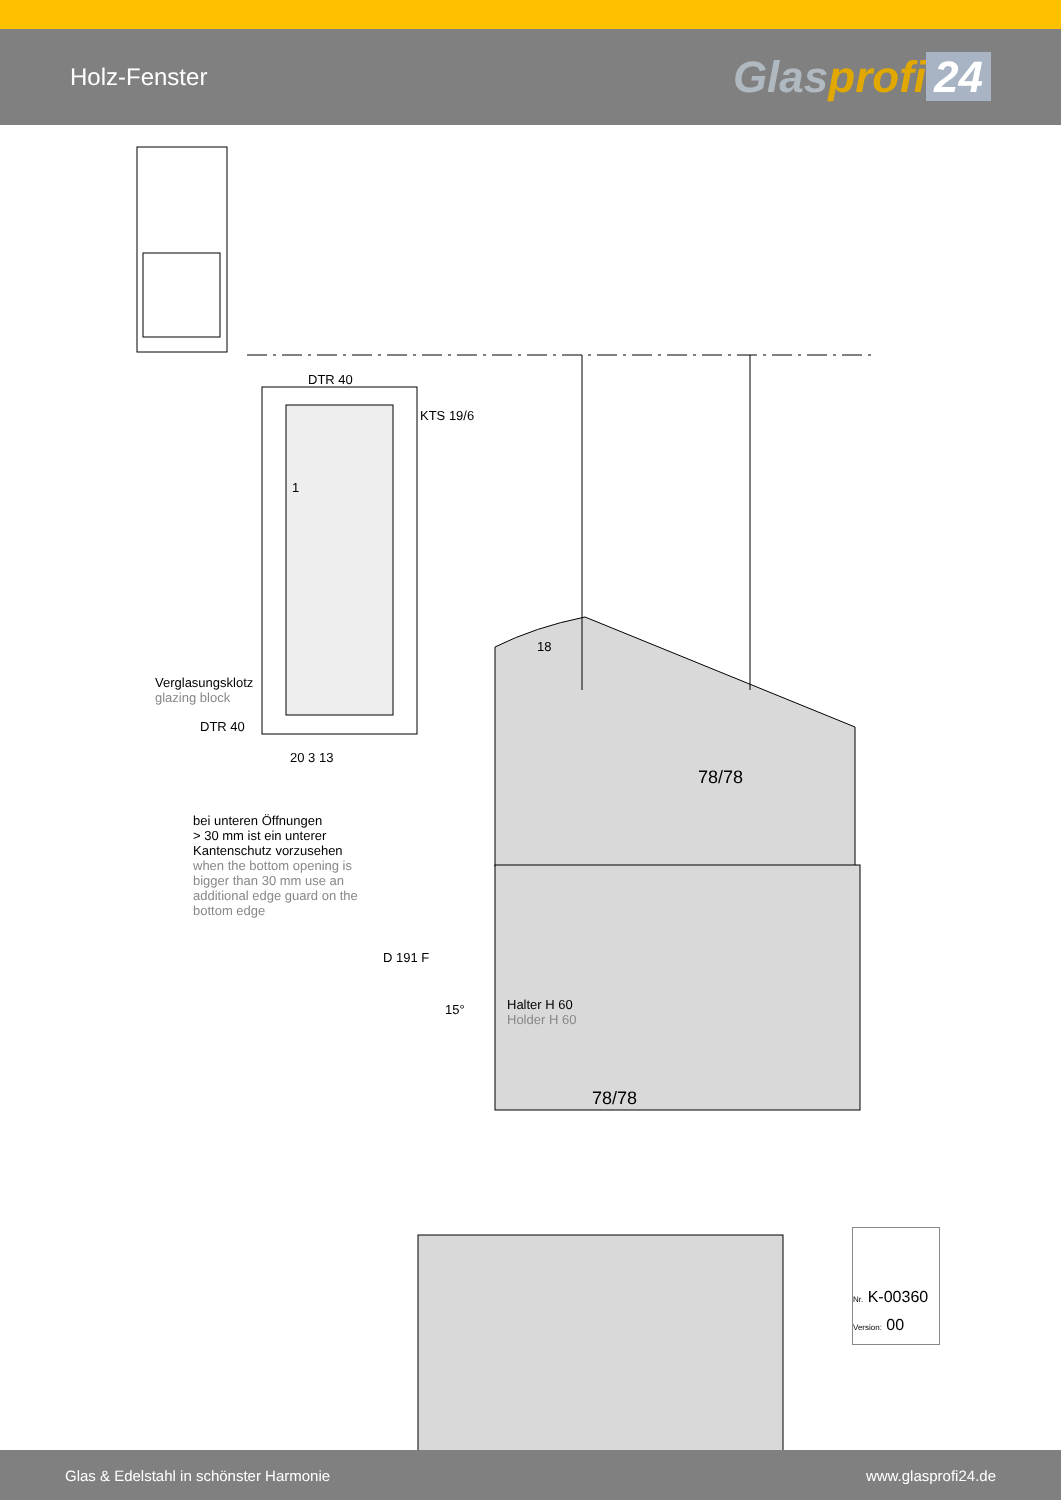Holz-Fenster
Glasprofi 24
DTR 40
KTS 19/6
Verglasungsklotz
glazing block
DTR 40
18
78/78
bei unteren Öffnungen
> 30 mm ist ein unterer
Kantenschutz vorzusehen
when the bottom opening is
bigger than 30 mm use an
additional edge guard on the
bottom edge
D 191 F
15°
Halter H 60
Holder H 60
78/78
1
20 3 13
Nr. K-00360
Version: 00
Glas & Edelstahl in schönster Harmonie www.glasprofi24.de